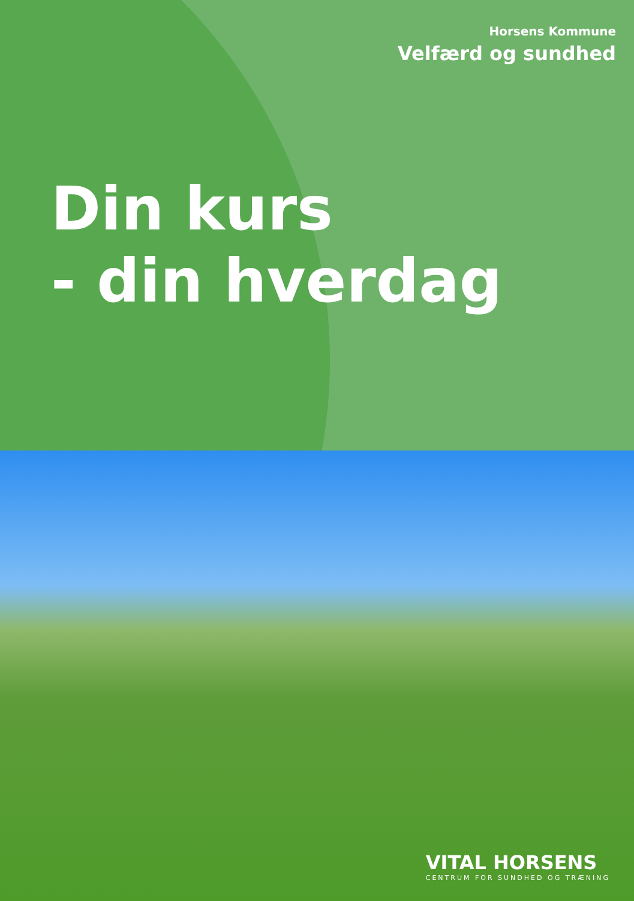Horsens Kommune
Velfærd og sundhed
Din kurs
- din hverdag
VITAL HORSENS
CENTRUM FOR SUNDHED OG TRÆNING